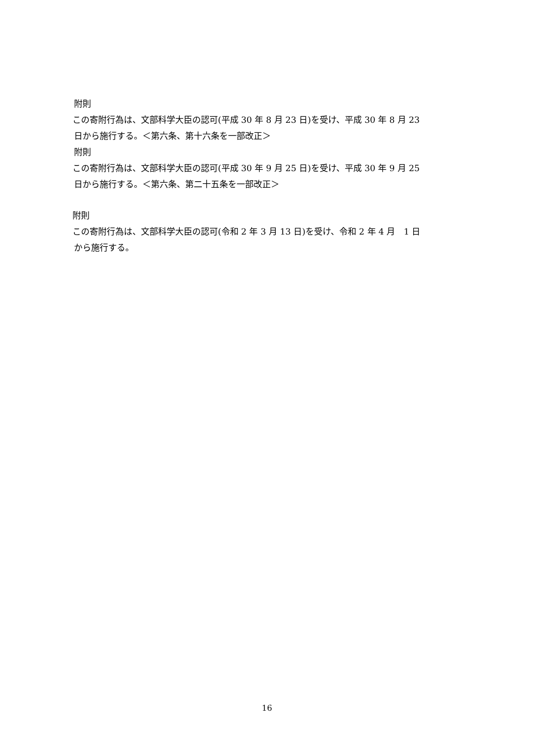附則
この寄附行為は、文部科学大臣の認可(平成 30 年 8 月 23 日)を受け、平成 30 年 8 月 23
日から施行する。＜第六条、第十六条を一部改正＞
附則
この寄附行為は、文部科学大臣の認可(平成 30 年 9 月 25 日)を受け、平成 30 年 9 月 25
日から施行する。＜第六条、第二十五条を一部改正＞
附則
この寄附行為は、文部科学大臣の認可(令和 2 年 3 月 13 日)を受け、令和 2 年 4 月　1 日
から施行する。
16